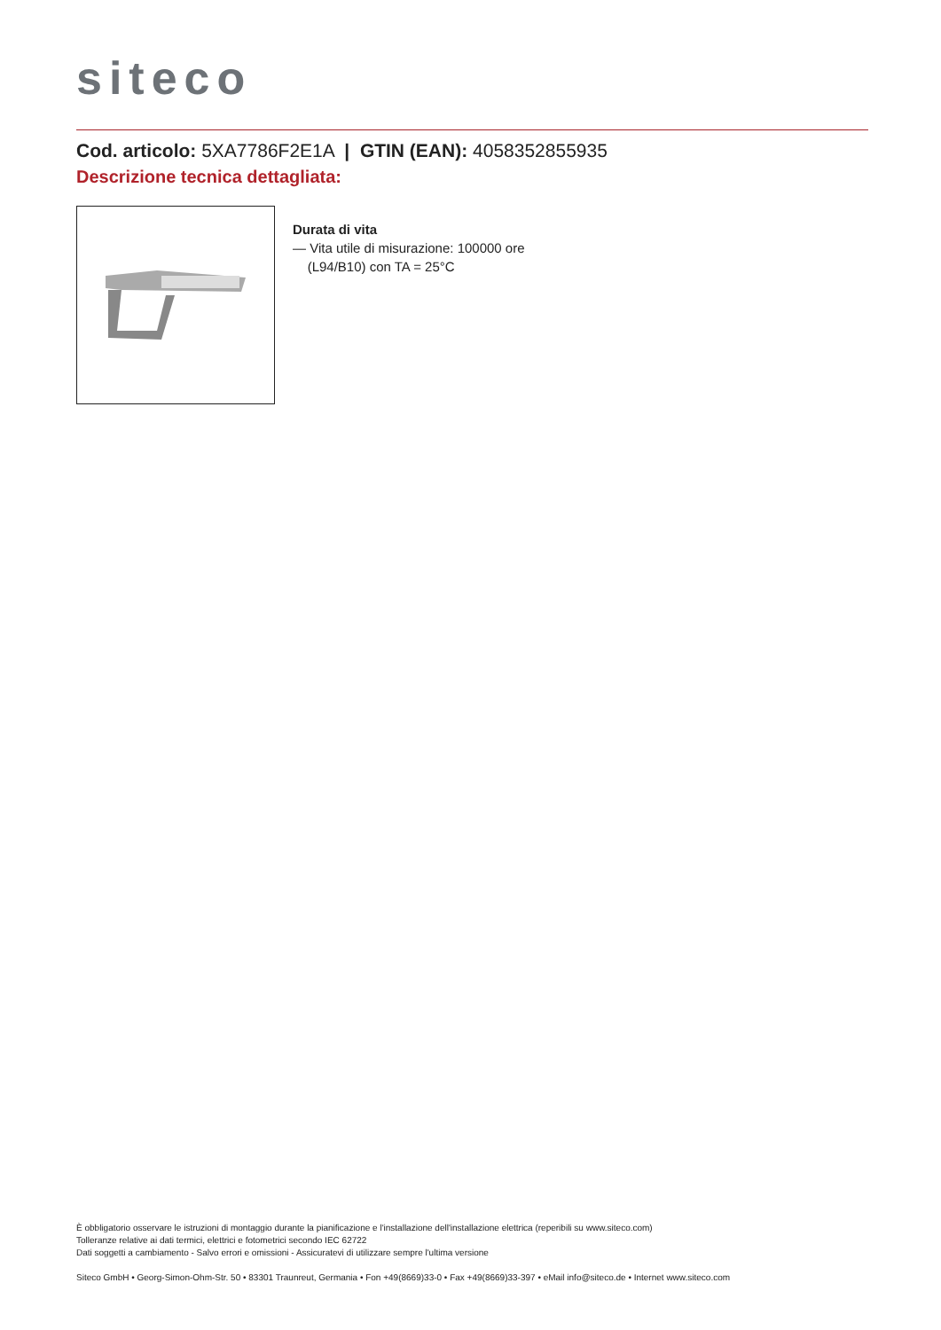siteco
Cod. articolo: 5XA7786F2E1A | GTIN (EAN): 4058352855935
Descrizione tecnica dettagliata:
Durata di vita
— Vita utile di misurazione: 100000 ore
(L94/B10) con TA = 25°C
È obbligatorio osservare le istruzioni di montaggio durante la pianificazione e l'installazione dell'installazione elettrica (reperibili su www.siteco.com)
Tolleranze relative ai dati termici, elettrici e fotometrici secondo IEC 62722
Dati soggetti a cambiamento - Salvo errori e omissioni - Assicuratevi di utilizzare sempre l'ultima versione
Siteco GmbH • Georg-Simon-Ohm-Str. 50 • 83301 Traunreut, Germania • Fon +49(8669)33-0 • Fax +49(8669)33-397 • eMail info@siteco.de • Internet www.siteco.com